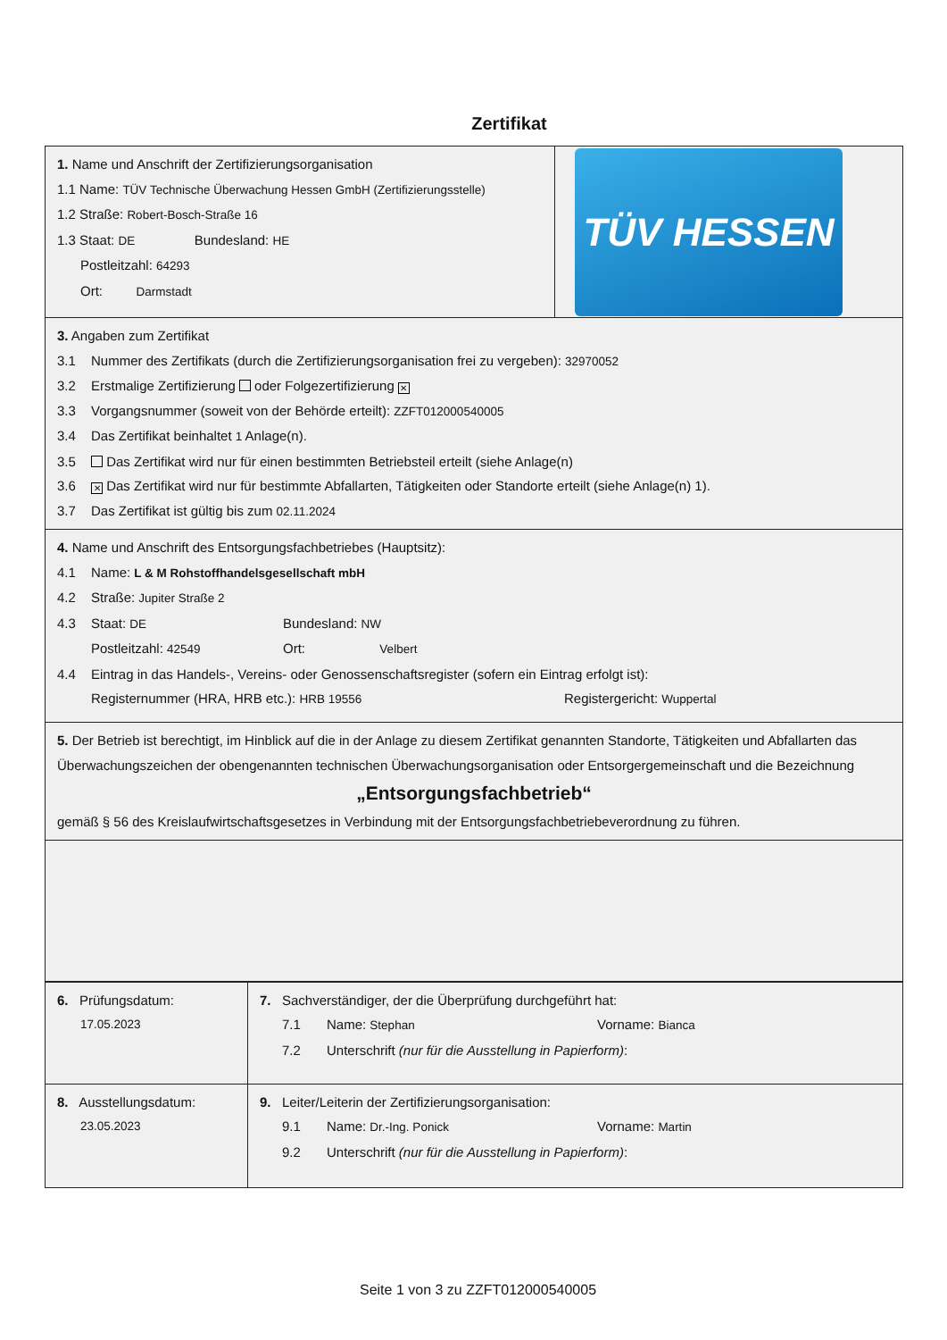Zertifikat
1. Name und Anschrift der Zertifizierungsorganisation
1.1 Name: TÜV Technische Überwachung Hessen GmbH (Zertifizierungsstelle)
1.2 Straße: Robert-Bosch-Straße 16
1.3 Staat: DE Bundesland: HE
Postleitzahl: 64293
Ort: Darmstadt
TÜV HESSEN
3. Angaben zum Zertifikat
3.1 Nummer des Zertifikats (durch die Zertifizierungsorganisation frei zu vergeben): 32970052
3.2 Erstmalige Zertifizierung oder Folgezertifizierung ✕
3.3 Vorgangsnummer (soweit von der Behörde erteilt): ZZFT012000540005
3.4 Das Zertifikat beinhaltet 1 Anlage(n).
3.5 Das Zertifikat wird nur für einen bestimmten Betriebsteil erteilt (siehe Anlage(n)
3.6 ✕ Das Zertifikat wird nur für bestimmte Abfallarten, Tätigkeiten oder Standorte erteilt (siehe Anlage(n) 1).
3.7 Das Zertifikat ist gültig bis zum 02.11.2024
4. Name und Anschrift des Entsorgungsfachbetriebes (Hauptsitz):
4.1 Name: L & M Rohstoffhandelsgesellschaft mbH
4.2 Straße: Jupiter Straße 2
4.3 Staat: DE Bundesland: NW
Postleitzahl: 42549 Ort: Velbert
4.4 Eintrag in das Handels-, Vereins- oder Genossenschaftsregister (sofern ein Eintrag erfolgt ist):
Registernummer (HRA, HRB etc.): HRB 19556 Registergericht: Wuppertal
5. Der Betrieb ist berechtigt, im Hinblick auf die in der Anlage zu diesem Zertifikat genannten Standorte, Tätigkeiten und Abfallarten das Überwachungszeichen der obengenannten technischen Überwachungsorganisation oder Entsorgergemeinschaft und die Bezeichnung
„Entsorgungsfachbetrieb“
gemäß § 56 des Kreislaufwirtschaftsgesetzes in Verbindung mit der Entsorgungsfachbetriebeverordnung zu führen.
| 6. Prüfungsdatum: 17.05.2023 | 7. Sachverständiger, der die Überprüfung durchgeführt hat: 7.1 Name: Stephan Vorname: Bianca 7.2 Unterschrift (nur für die Ausstellung in Papierform) : |
| 8. Ausstellungsdatum: 23.05.2023 | 9. Leiter/Leiterin der Zertifizierungsorganisation: 9.1 Name: Dr.-Ing. Ponick Vorname: Martin 9.2 Unterschrift (nur für die Ausstellung in Papierform) : |
Seite 1 von 3 zu ZZFT012000540005